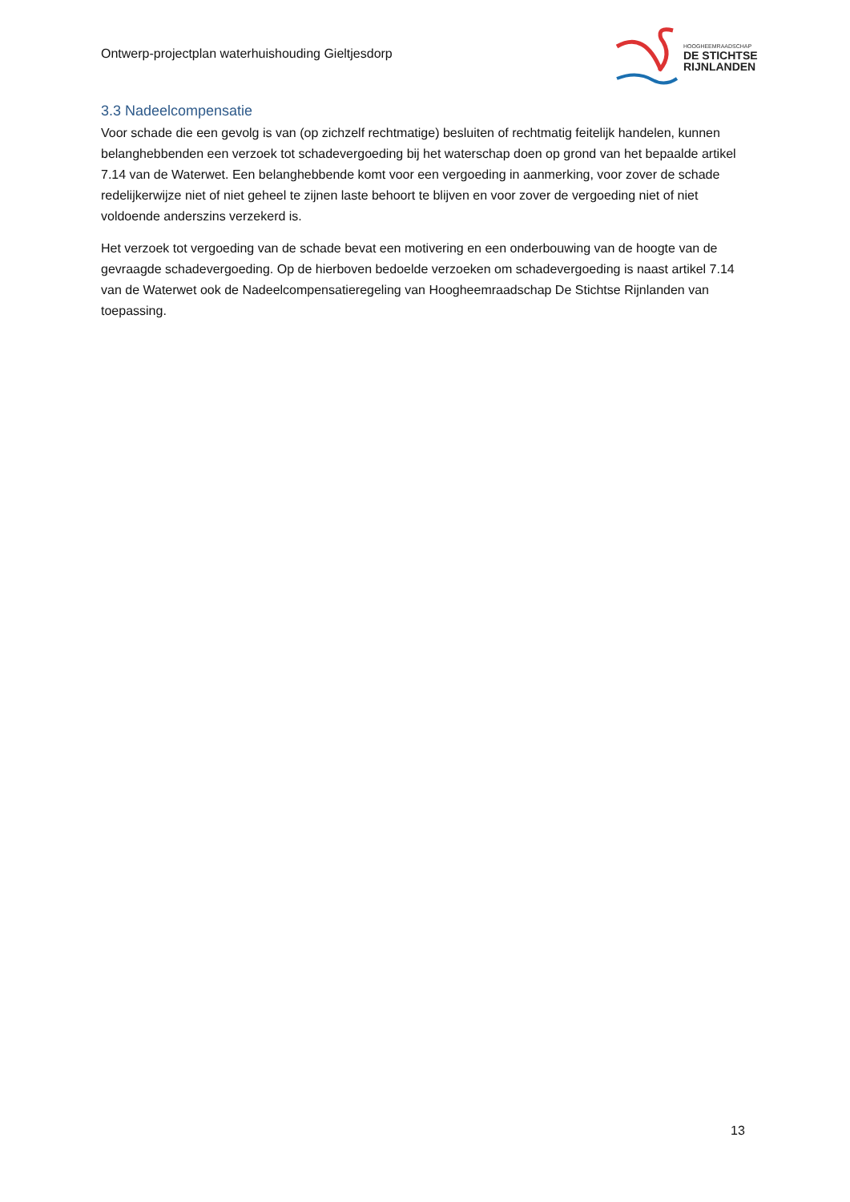Ontwerp-projectplan waterhuishouding Gieltjesdorp
HOOGHEEMRAADSCHAP
DE STICHTSE
RIJNLANDEN
3.3 Nadeelcompensatie
Voor schade die een gevolg is van (op zichzelf rechtmatige) besluiten of rechtmatig feitelijk handelen, kunnen belanghebbenden een verzoek tot schadevergoeding bij het waterschap doen op grond van het bepaalde artikel 7.14 van de Waterwet. Een belanghebbende komt voor een vergoeding in aanmerking, voor zover de schade redelijkerwijze niet of niet geheel te zijnen laste behoort te blijven en voor zover de vergoeding niet of niet voldoende anderszins verzekerd is.
Het verzoek tot vergoeding van de schade bevat een motivering en een onderbouwing van de hoogte van de gevraagde schadevergoeding. Op de hierboven bedoelde verzoeken om schadevergoeding is naast artikel 7.14 van de Waterwet ook de Nadeelcompensatieregeling van Hoogheemraadschap De Stichtse Rijnlanden van toepassing.
13